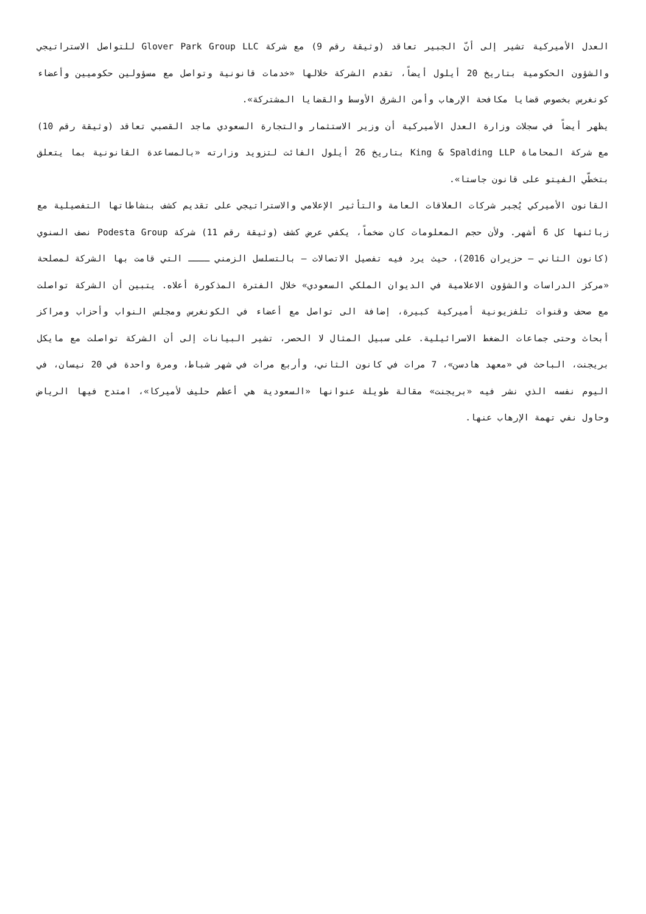العدل الأميركية تشير إلى أنّ الجبير تعاقد (وثيقة رقم 9) مع شركة Glover Park Group LLC للتواصل الاستراتيجي والشؤون الحكومية بتاريخ 20 أيلول أيضاً، تقدم الشركة خلالها «خدمات قانونية وتواصل مع مسؤولين حكوميين وأعضاء كونغرس بخصوص قضايا مكافحة الإرهاب وأمن الشرق الأوسط والقضايا المشتركة».
يظهر أيضاً في سجلات وزارة العدل الأميركية أن وزير الاستثمار والتجارة السعودي ماجد القصبي تعاقد (وثيقة رقم 10) مع شركة المحاماة King & Spalding LLP بتاريخ 26 أيلول الفائت لتزويد وزارته «بالمساعدة القانونية بما يتعلق بتخطّي الفيتو على قانون جاستا».
القانون الأميركي يُجبر شركات العلاقات العامة والتأثير الإعلامي والاستراتيجي على تقديم كشف بنشاطاتها التفصيلية مع زبائنها كل 6 أشهر. ولأن حجم المعلومات كان ضخماً، يكفي عرض كشف (وثيقة رقم 11) شركة Podesta Group نصف السنوي (كانون الثاني – حزيران 2016)، حيث يرد فيه تفصيل الاتصالات – بالتسلسل الزمني ــــ التي قامت بها الشركة لمصلحة «مركز الدراسات والشؤون الاعلامية في الديوان الملكي السعودي» خلال الفترة المذكورة أعلاه. يتبين أن الشركة تواصلت مع صحف وقنوات تلفزيونية أميركية كبيرة، إضافة الى تواصل مع أعضاء في الكونغرس ومجلس النواب وأحزاب ومراكز أبحاث وحتى جماعات الضغط الاسرائيلية. على سبيل المثال لا الحصر، تشير البيانات إلى أن الشركة تواصلت مع مايكل بريجنت، الباحث في «معهد هادسن»، 7 مرات في كانون الثاني، وأربع مرات في شهر شباط، ومرة واحدة في 20 نيسان، في اليوم نفسه الذي نشر فيه «بريجنت» مقالة طويلة عنوانها «السعودية هي أعظم حليف لأميركا»، امتدح فيها الرياض وحاول نفي تهمة الإرهاب عنها.